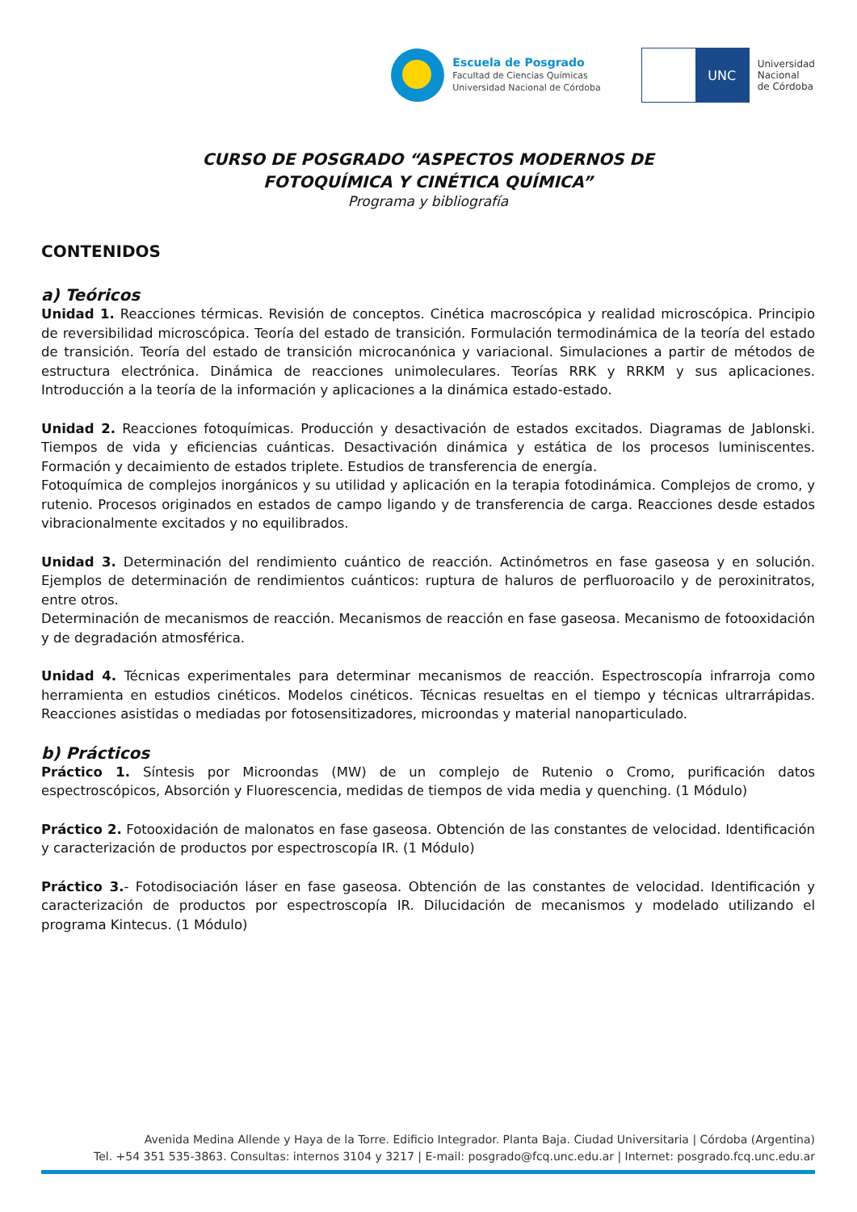Escuela de Posgrado
Facultad de Ciencias Químicas
Universidad Nacional de Córdoba
UNC
Universidad
Nacional
de Córdoba
CURSO DE POSGRADO “ASPECTOS MODERNOS DE
FOTOQUÍMICA Y CINÉTICA QUÍMICA”
Programa y bibliografía
CONTENIDOS
a) Teóricos
Unidad 1. Reacciones térmicas. Revisión de conceptos. Cinética macroscópica y realidad microscópica. Principio de reversibilidad microscópica. Teoría del estado de transición. Formulación termodinámica de la teoría del estado de transición. Teoría del estado de transición microcanónica y variacional. Simulaciones a partir de métodos de estructura electrónica. Dinámica de reacciones unimoleculares. Teorías RRK y RRKM y sus aplicaciones. Introducción a la teoría de la información y aplicaciones a la dinámica estado-estado.
Unidad 2. Reacciones fotoquímicas. Producción y desactivación de estados excitados. Diagramas de Jablonski. Tiempos de vida y eficiencias cuánticas. Desactivación dinámica y estática de los procesos luminiscentes. Formación y decaimiento de estados triplete. Estudios de transferencia de energía.
Fotoquímica de complejos inorgánicos y su utilidad y aplicación en la terapia fotodinámica. Complejos de cromo, y rutenio. Procesos originados en estados de campo ligando y de transferencia de carga. Reacciones desde estados vibracionalmente excitados y no equilibrados.
Unidad 3. Determinación del rendimiento cuántico de reacción. Actinómetros en fase gaseosa y en solución. Ejemplos de determinación de rendimientos cuánticos: ruptura de haluros de perfluoroacilo y de peroxinitratos, entre otros.
Determinación de mecanismos de reacción. Mecanismos de reacción en fase gaseosa. Mecanismo de fotooxidación y de degradación atmosférica.
Unidad 4. Técnicas experimentales para determinar mecanismos de reacción. Espectroscopía infrarroja como herramienta en estudios cinéticos. Modelos cinéticos. Técnicas resueltas en el tiempo y técnicas ultrarrápidas. Reacciones asistidas o mediadas por fotosensitizadores, microondas y material nanoparticulado.
b) Prácticos
Práctico 1. Síntesis por Microondas (MW) de un complejo de Rutenio o Cromo, purificación datos espectroscópicos, Absorción y Fluorescencia, medidas de tiempos de vida media y quenching. (1 Módulo)
Práctico 2. Fotooxidación de malonatos en fase gaseosa. Obtención de las constantes de velocidad. Identificación y caracterización de productos por espectroscopía IR. (1 Módulo)
Práctico 3.- Fotodisociación láser en fase gaseosa. Obtención de las constantes de velocidad. Identificación y caracterización de productos por espectroscopía IR. Dilucidación de mecanismos y modelado utilizando el programa Kintecus. (1 Módulo)
Avenida Medina Allende y Haya de la Torre. Edificio Integrador. Planta Baja. Ciudad Universitaria | Córdoba (Argentina)
Tel. +54 351 535-3863. Consultas: internos 3104 y 3217 | E-mail: posgrado@fcq.unc.edu.ar | Internet: posgrado.fcq.unc.edu.ar